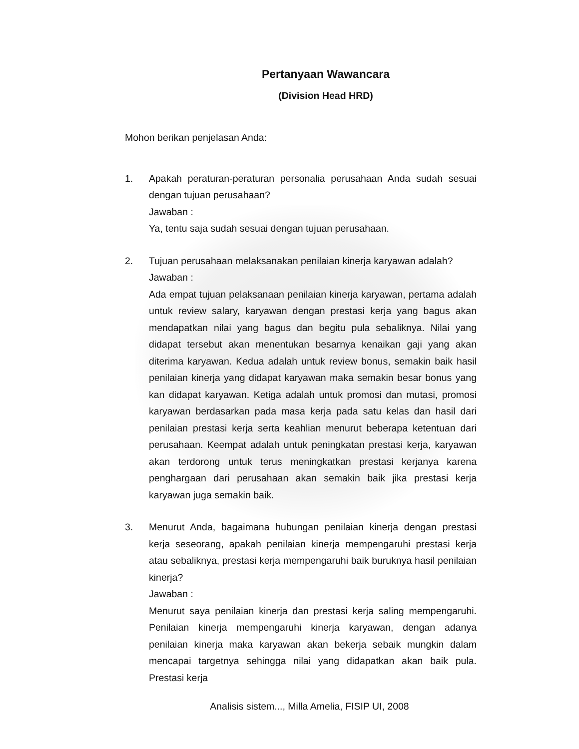Pertanyaan Wawancara
(Division Head HRD)
Mohon berikan penjelasan Anda:
1. Apakah peraturan-peraturan personalia perusahaan Anda sudah sesuai dengan tujuan perusahaan?
Jawaban :
Ya, tentu saja sudah sesuai dengan tujuan perusahaan.
2. Tujuan perusahaan melaksanakan penilaian kinerja karyawan adalah?
Jawaban :
Ada empat tujuan pelaksanaan penilaian kinerja karyawan, pertama adalah untuk review salary, karyawan dengan prestasi kerja yang bagus akan mendapatkan nilai yang bagus dan begitu pula sebaliknya. Nilai yang didapat tersebut akan menentukan besarnya kenaikan gaji yang akan diterima karyawan. Kedua adalah untuk review bonus, semakin baik hasil penilaian kinerja yang didapat karyawan maka semakin besar bonus yang kan didapat karyawan. Ketiga adalah untuk promosi dan mutasi, promosi karyawan berdasarkan pada masa kerja pada satu kelas dan hasil dari penilaian prestasi kerja serta keahlian menurut beberapa ketentuan dari perusahaan. Keempat adalah untuk peningkatan prestasi kerja, karyawan akan terdorong untuk terus meningkatkan prestasi kerjanya karena penghargaan dari perusahaan akan semakin baik jika prestasi kerja karyawan juga semakin baik.
3. Menurut Anda, bagaimana hubungan penilaian kinerja dengan prestasi kerja seseorang, apakah penilaian kinerja mempengaruhi prestasi kerja atau sebaliknya, prestasi kerja mempengaruhi baik buruknya hasil penilaian kinerja?
Jawaban :
Menurut saya penilaian kinerja dan prestasi kerja saling mempengaruhi. Penilaian kinerja mempengaruhi kinerja karyawan, dengan adanya penilaian kinerja maka karyawan akan bekerja sebaik mungkin dalam mencapai targetnya sehingga nilai yang didapatkan akan baik pula. Prestasi kerja
Analisis sistem..., Milla Amelia, FISIP UI, 2008